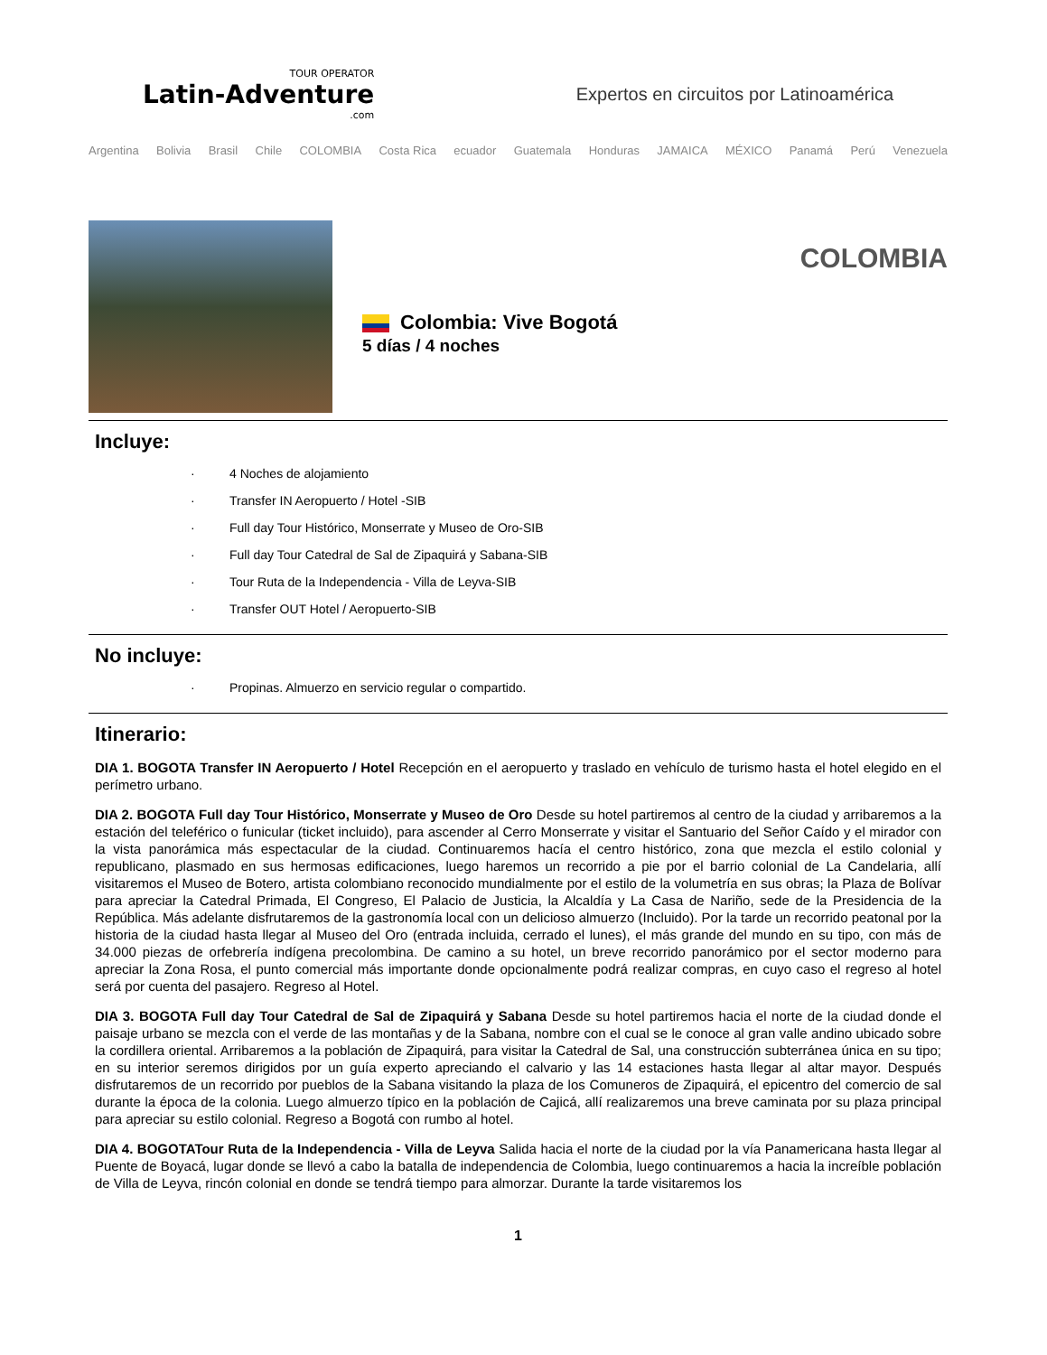TOUR OPERATOR
Latin-Adventure.com
Expertos en circuitos por Latinoamérica
Argentina Bolivia Brasil Chile COLOMBIA Costa Rica ecuador Guatemala Honduras JAMAICA MÉXICO Panamá Perú Venezuela
Colombia: Vive Bogotá
5 días / 4 noches
COLOMBIA
Incluye:
· 4 Noches de alojamiento
· Transfer IN Aeropuerto / Hotel -SIB
· Full day Tour Histórico, Monserrate y Museo de Oro-SIB
· Full day Tour Catedral de Sal de Zipaquirá y Sabana-SIB
· Tour Ruta de la Independencia - Villa de Leyva-SIB
· Transfer OUT Hotel / Aeropuerto-SIB
No incluye:
· Propinas. Almuerzo en servicio regular o compartido.
Itinerario:
DIA 1. BOGOTA Transfer IN Aeropuerto / Hotel Recepción en el aeropuerto y traslado en vehículo de turismo hasta el hotel elegido en el perímetro urbano.
DIA 2. BOGOTA Full day Tour Histórico, Monserrate y Museo de Oro Desde su hotel partiremos al centro de la ciudad y arribaremos a la estación del teleférico o funicular (ticket incluido), para ascender al Cerro Monserrate y visitar el Santuario del Señor Caído y el mirador con la vista panorámica más espectacular de la ciudad. Continuaremos hacía el centro histórico, zona que mezcla el estilo colonial y republicano, plasmado en sus hermosas edificaciones, luego haremos un recorrido a pie por el barrio colonial de La Candelaria, allí visitaremos el Museo de Botero, artista colombiano reconocido mundialmente por el estilo de la volumetría en sus obras; la Plaza de Bolívar para apreciar la Catedral Primada, El Congreso, El Palacio de Justicia, la Alcaldía y La Casa de Nariño, sede de la Presidencia de la República. Más adelante disfrutaremos de la gastronomía local con un delicioso almuerzo (Incluido). Por la tarde un recorrido peatonal por la historia de la ciudad hasta llegar al Museo del Oro (entrada incluida, cerrado el lunes), el más grande del mundo en su tipo, con más de 34.000 piezas de orfebrería indígena precolombina. De camino a su hotel, un breve recorrido panorámico por el sector moderno para apreciar la Zona Rosa, el punto comercial más importante donde opcionalmente podrá realizar compras, en cuyo caso el regreso al hotel será por cuenta del pasajero. Regreso al Hotel.
DIA 3. BOGOTA Full day Tour Catedral de Sal de Zipaquirá y Sabana Desde su hotel partiremos hacia el norte de la ciudad donde el paisaje urbano se mezcla con el verde de las montañas y de la Sabana, nombre con el cual se le conoce al gran valle andino ubicado sobre la cordillera oriental. Arribaremos a la población de Zipaquirá, para visitar la Catedral de Sal, una construcción subterránea única en su tipo; en su interior seremos dirigidos por un guía experto apreciando el calvario y las 14 estaciones hasta llegar al altar mayor. Después disfrutaremos de un recorrido por pueblos de la Sabana visitando la plaza de los Comuneros de Zipaquirá, el epicentro del comercio de sal durante la época de la colonia. Luego almuerzo típico en la población de Cajicá, allí realizaremos una breve caminata por su plaza principal para apreciar su estilo colonial. Regreso a Bogotá con rumbo al hotel.
DIA 4. BOGOTATour Ruta de la Independencia - Villa de Leyva Salida hacia el norte de la ciudad por la vía Panamericana hasta llegar al Puente de Boyacá, lugar donde se llevó a cabo la batalla de independencia de Colombia, luego continuaremos a hacia la increíble población de Villa de Leyva, rincón colonial en donde se tendrá tiempo para almorzar. Durante la tarde visitaremos los
1